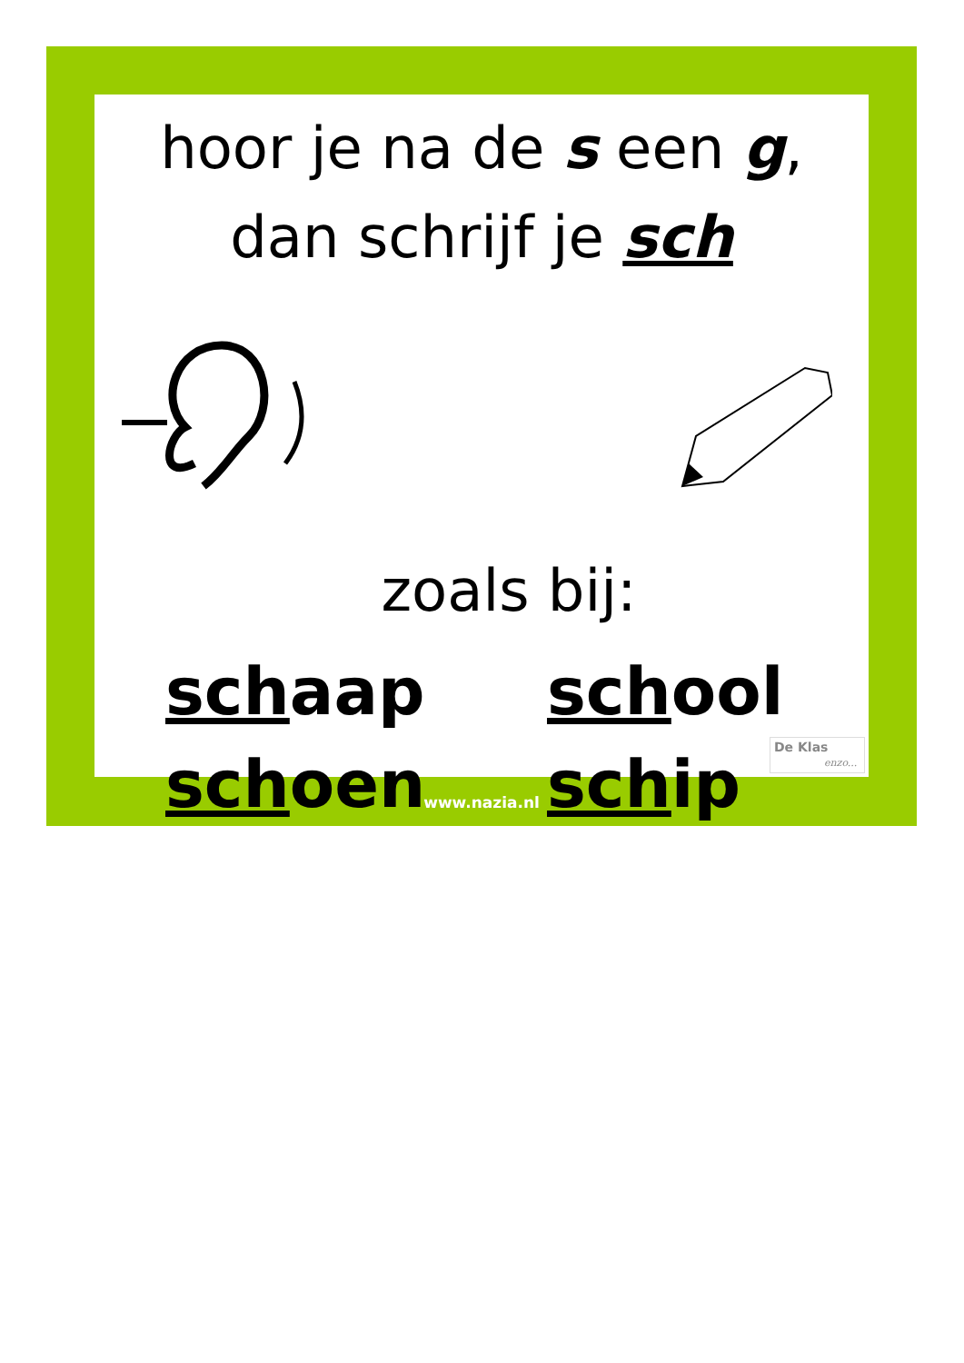hoor je na de s een g,
dan schrijf je sch
zoals bij:
schaap
school
schoen
schip
De Klas
enzo...
www.nazia.nl